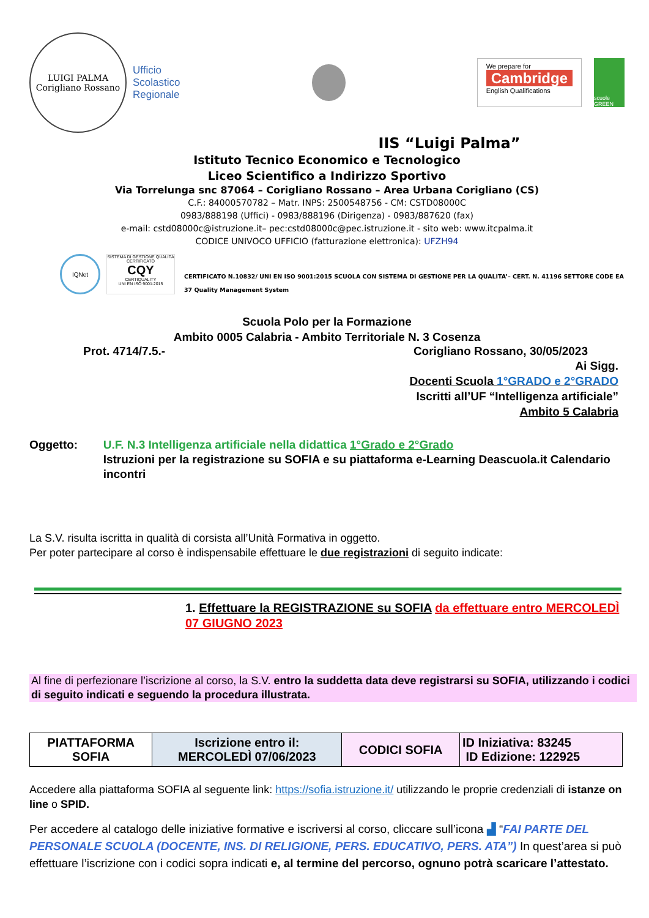LUIGI PALMA
Corigliano Rossano
Ufficio
Scolastico
Regionale
We prepare for
Cambridge
English Qualifications
scuole GREEN
IIS “Luigi Palma”
Istituto Tecnico Economico e Tecnologico
Liceo Scientifico a Indirizzo Sportivo
Via Torrelunga snc 87064 – Corigliano Rossano – Area Urbana Corigliano (CS)
C.F.: 84000570782 – Matr. INPS: 2500548756 - CM: CSTD08000C
0983/888198 (Uffici) - 0983/888196 (Dirigenza) - 0983/887620 (fax)
e-mail: cstd08000c@istruzione.it– pec:cstd08000c@pec.istruzione.it - sito web: www.itcpalma.it
CODICE UNIVOCO UFFICIO (fatturazione elettronica): UFZH94
IQNet
SISTEMA DI GESTIONE QUALITÀ CERTIFICATO
CQY
CERTIQUALITY
UNI EN ISO 9001:2015
CERTIFICATO N.10832/ UNI EN ISO 9001:2015 SCUOLA CON SISTEMA DI GESTIONE PER LA QUALITA’– CERT. N. 41196 SETTORE CODE EA 37 Quality Management System
Scuola Polo per la Formazione
Ambito 0005 Calabria - Ambito Territoriale N. 3 Cosenza
Prot. 4714/7.5.- Corigliano Rossano, 30/05/2023
Ai Sigg.
Docenti Scuola 1°GRADO e 2°GRADO
Iscritti all’UF “Intelligenza artificiale”
Ambito 5 Calabria
Oggetto: U.F. N.3 Intelligenza artificiale nella didattica 1°Grado e 2°Grado
Istruzioni per la registrazione su SOFIA e su piattaforma e-Learning Deascuola.it Calendario incontri
La S.V. risulta iscritta in qualità di corsista all’Unità Formativa in oggetto.
Per poter partecipare al corso è indispensabile effettuare le due registrazioni di seguito indicate:
1. Effettuare la REGISTRAZIONE su SOFIA da effettuare entro MERCOLEDÌ 07 GIUGNO 2023
Al fine di perfezionare l’iscrizione al corso, la S.V. entro la suddetta data deve registrarsi su SOFIA, utilizzando i codici di seguito indicati e seguendo la procedura illustrata.
| PIATTAFORMA SOFIA | Iscrizione entro il: MERCOLEDÌ 07/06/2023 | CODICI SOFIA | ID Iniziativa: 83245 ID Edizione: 122925 |
Accedere alla piattaforma SOFIA al seguente link: https://sofia.istruzione.it/ utilizzando le proprie credenziali di istanze on line o SPID.
Per accedere al catalogo delle iniziative formative e iscriversi al corso, cliccare sull’icona ▟ “FAI PARTE DEL PERSONALE SCUOLA (DOCENTE, INS. DI RELIGIONE, PERS. EDUCATIVO, PERS. ATA”) In quest’area si può effettuare l’iscrizione con i codici sopra indicati e, al termine del percorso, ognuno potrà scaricare l’attestato.